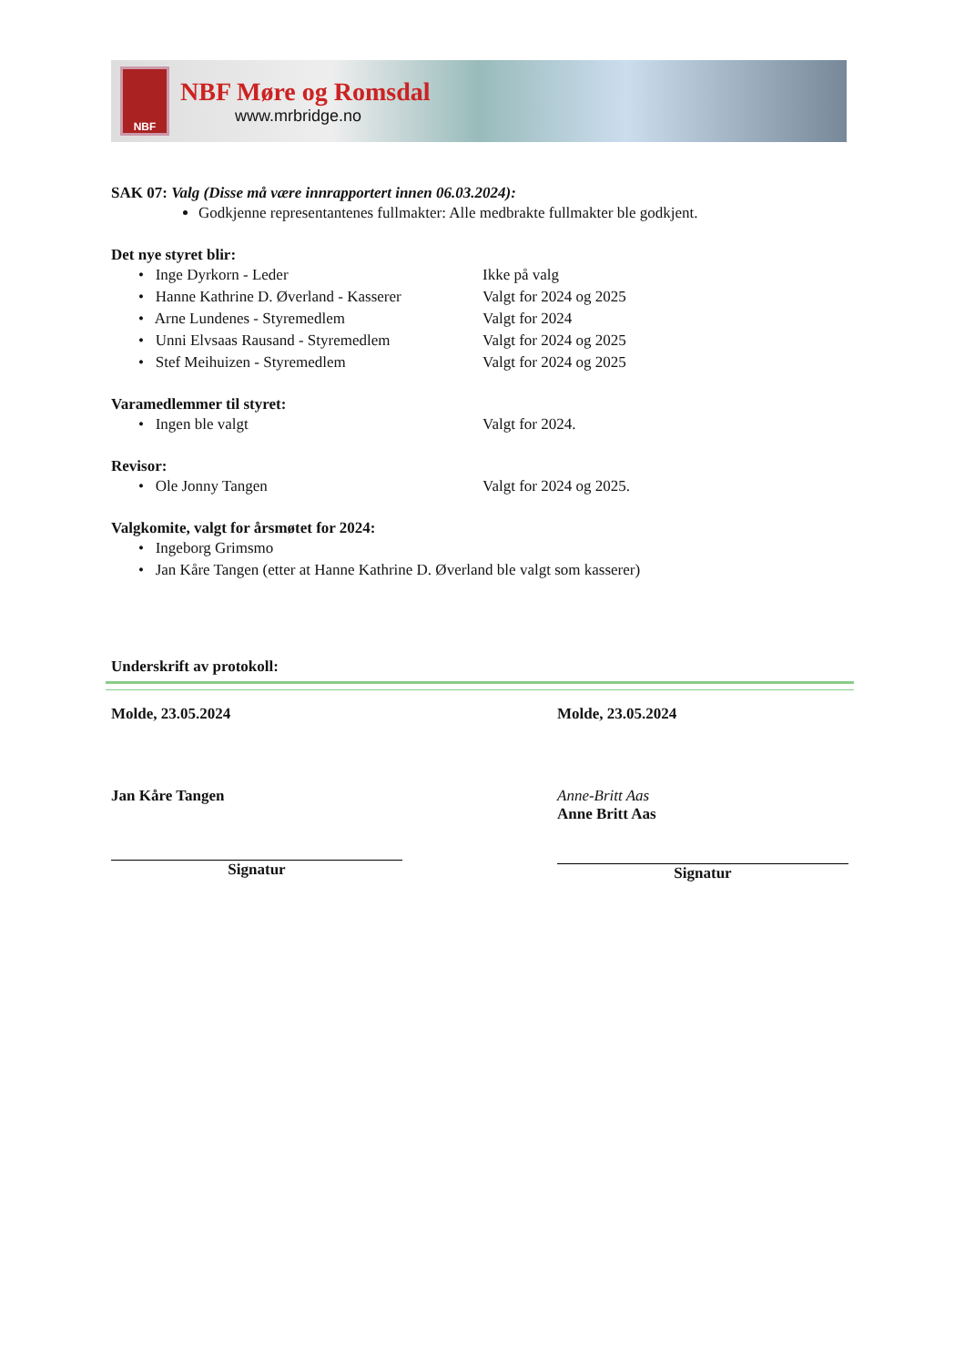NBF
NBF Møre og Romsdal
www.mrbridge.no
SAK 07: Valg (Disse må være innrapportert innen 06.03.2024):
Godkjenne representantenes fullmakter: Alle medbrakte fullmakter ble godkjent.
Det nye styret blir:
• Inge Dyrkorn - Leder Ikke på valg
• Hanne Kathrine D. Øverland - Kasserer Valgt for 2024 og 2025
• Arne Lundenes - Styremedlem Valgt for 2024
• Unni Elvsaas Rausand - Styremedlem Valgt for 2024 og 2025
• Stef Meihuizen - Styremedlem Valgt for 2024 og 2025
Varamedlemmer til styret:
• Ingen ble valgt Valgt for 2024.
Revisor:
• Ole Jonny Tangen Valgt for 2024 og 2025.
Valgkomite, valgt for årsmøtet for 2024:
• Ingeborg Grimsmo
• Jan Kåre Tangen (etter at Hanne Kathrine D. Øverland ble valgt som kasserer)
Underskrift av protokoll:
Molde, 23.05.2024 Molde, 23.05.2024
Jan Kåre Tangen
Signatur
Anne-Britt Aas
Anne Britt Aas
Signatur